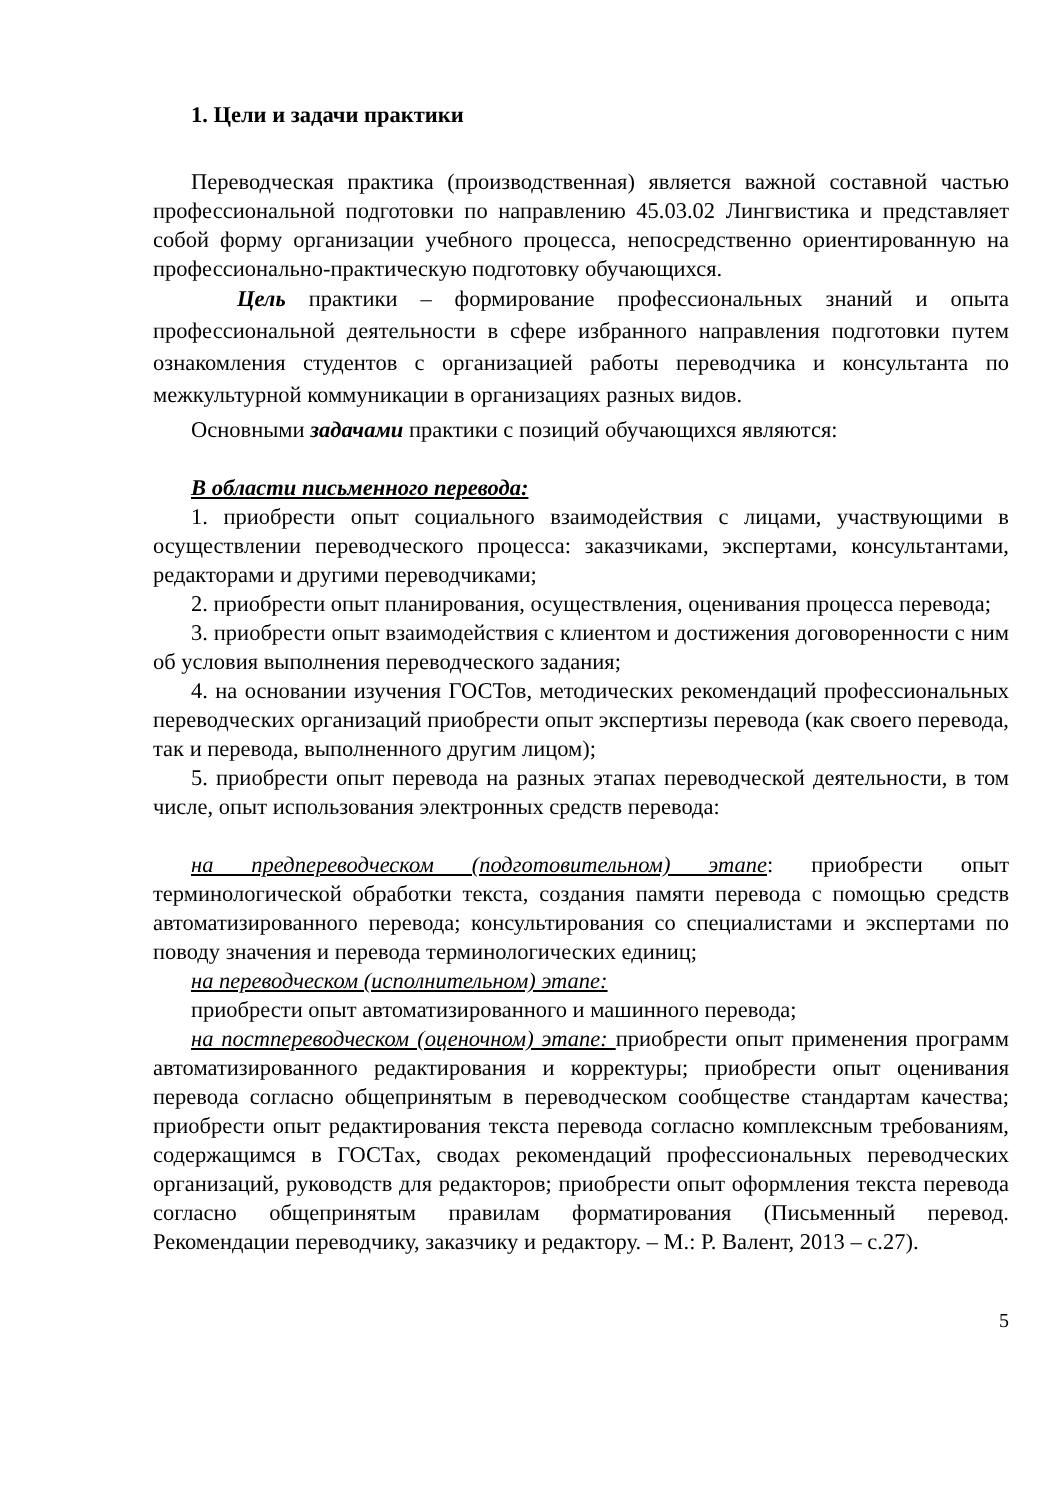1. Цели и задачи практики
Переводческая практика (производственная) является важной составной частью профессиональной подготовки по направлению 45.03.02 Лингвистика и представляет собой форму организации учебного процесса, непосредственно ориентированную на профессионально-практическую подготовку обучающихся.
Цель практики – формирование профессиональных знаний и опыта профессиональной деятельности в сфере избранного направления подготовки путем ознакомления студентов с организацией работы переводчика и консультанта по межкультурной коммуникации в организациях разных видов.
Основными задачами практики с позиций обучающихся являются:
В области письменного перевода:
1. приобрести опыт социального взаимодействия с лицами, участвующими в осуществлении переводческого процесса: заказчиками, экспертами, консультантами, редакторами и другими переводчиками;
2. приобрести опыт планирования, осуществления, оценивания процесса перевода;
3. приобрести опыт взаимодействия с клиентом и достижения договоренности с ним об условия выполнения переводческого задания;
4. на основании изучения ГОСТов, методических рекомендаций профессиональных переводческих организаций приобрести опыт экспертизы перевода (как своего перевода, так и перевода, выполненного другим лицом);
5. приобрести опыт перевода на разных этапах переводческой деятельности, в том числе, опыт использования электронных средств перевода:
на предпереводческом (подготовительном) этапе: приобрести опыт терминологической обработки текста, создания памяти перевода с помощью средств автоматизированного перевода; консультирования со специалистами и экспертами по поводу значения и перевода терминологических единиц;
на переводческом (исполнительном) этапе:
приобрести опыт автоматизированного и машинного перевода;
на постпереводческом (оценочном) этапе: приобрести опыт применения программ автоматизированного редактирования и корректуры; приобрести опыт оценивания перевода согласно общепринятым в переводческом сообществе стандартам качества; приобрести опыт редактирования текста перевода согласно комплексным требованиям, содержащимся в ГОСТах, сводах рекомендаций профессиональных переводческих организаций, руководств для редакторов; приобрести опыт оформления текста перевода согласно общепринятым правилам форматирования (Письменный перевод. Рекомендации переводчику, заказчику и редактору. – М.: Р. Валент, 2013 – с.27).
5